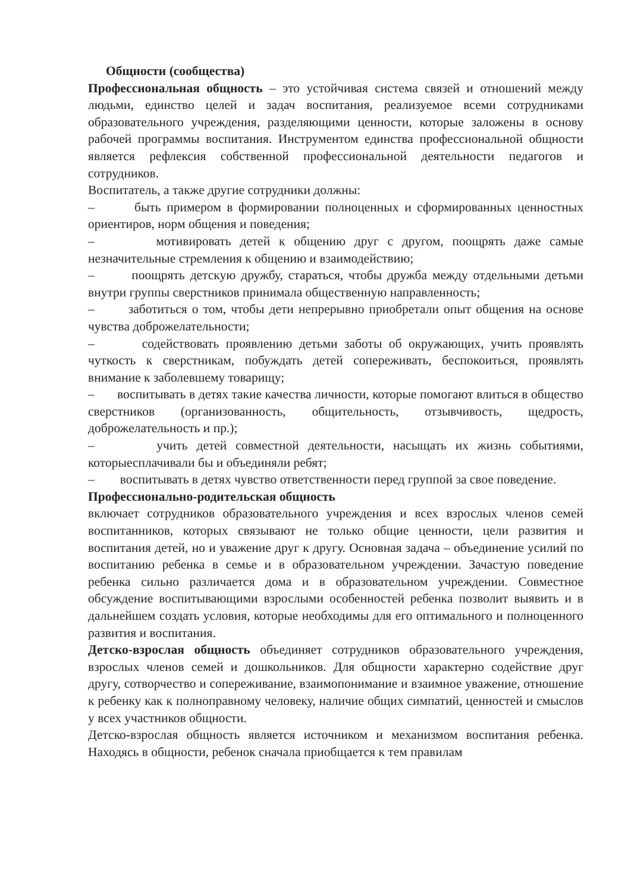Общности (сообщества)
Профессиональная общность – это устойчивая система связей и отношений между людьми, единство целей и задач воспитания, реализуемое всеми сотрудниками образовательного учреждения, разделяющими ценности, которые заложены в основу рабочей программы воспитания. Инструментом единства профессиональной общности является рефлексия собственной профессиональной деятельности педагогов и сотрудников.
Воспитатель, а также другие сотрудники должны:
– быть примером в формировании полноценных и сформированных ценностных ориентиров, норм общения и поведения;
– мотивировать детей к общению друг с другом, поощрять даже самые незначительные стремления к общению и взаимодействию;
– поощрять детскую дружбу, стараться, чтобы дружба между отдельными детьми внутри группы сверстников принимала общественную направленность;
– заботиться о том, чтобы дети непрерывно приобретали опыт общения на основе чувства доброжелательности;
– содействовать проявлению детьми заботы об окружающих, учить проявлять чуткость к сверстникам, побуждать детей сопереживать, беспокоиться, проявлять внимание к заболевшему товарищу;
– воспитывать в детях такие качества личности, которые помогают влиться в общество сверстников (организованность, общительность, отзывчивость, щедрость, доброжелательность и пр.);
– учить детей совместной деятельности, насыщать их жизнь событиями, которыесплачивали бы и объединяли ребят;
– воспитывать в детях чувство ответственности перед группой за свое поведение.
Профессионально-родительская общность
включает сотрудников образовательного учреждения и всех взрослых членов семей воспитанников, которых связывают не только общие ценности, цели развития и воспитания детей, но и уважение друг к другу. Основная задача – объединение усилий по воспитанию ребенка в семье и в образовательном учреждении. Зачастую поведение ребенка сильно различается дома и в образовательном учреждении. Совместное обсуждение воспитывающими взрослыми особенностей ребенка позволит выявить и в дальнейшем создать условия, которые необходимы для его оптимального и полноценного развития и воспитания.
Детско-взрослая общность объединяет сотрудников образовательного учреждения, взрослых членов семей и дошкольников. Для общности характерно содействие друг другу, сотворчество и сопереживание, взаимопонимание и взаимное уважение, отношение к ребенку как к полноправному человеку, наличие общих симпатий, ценностей и смыслов у всех участников общности.
Детско-взрослая общность является источником и механизмом воспитания ребенка. Находясь в общности, ребенок сначала приобщается к тем правилам